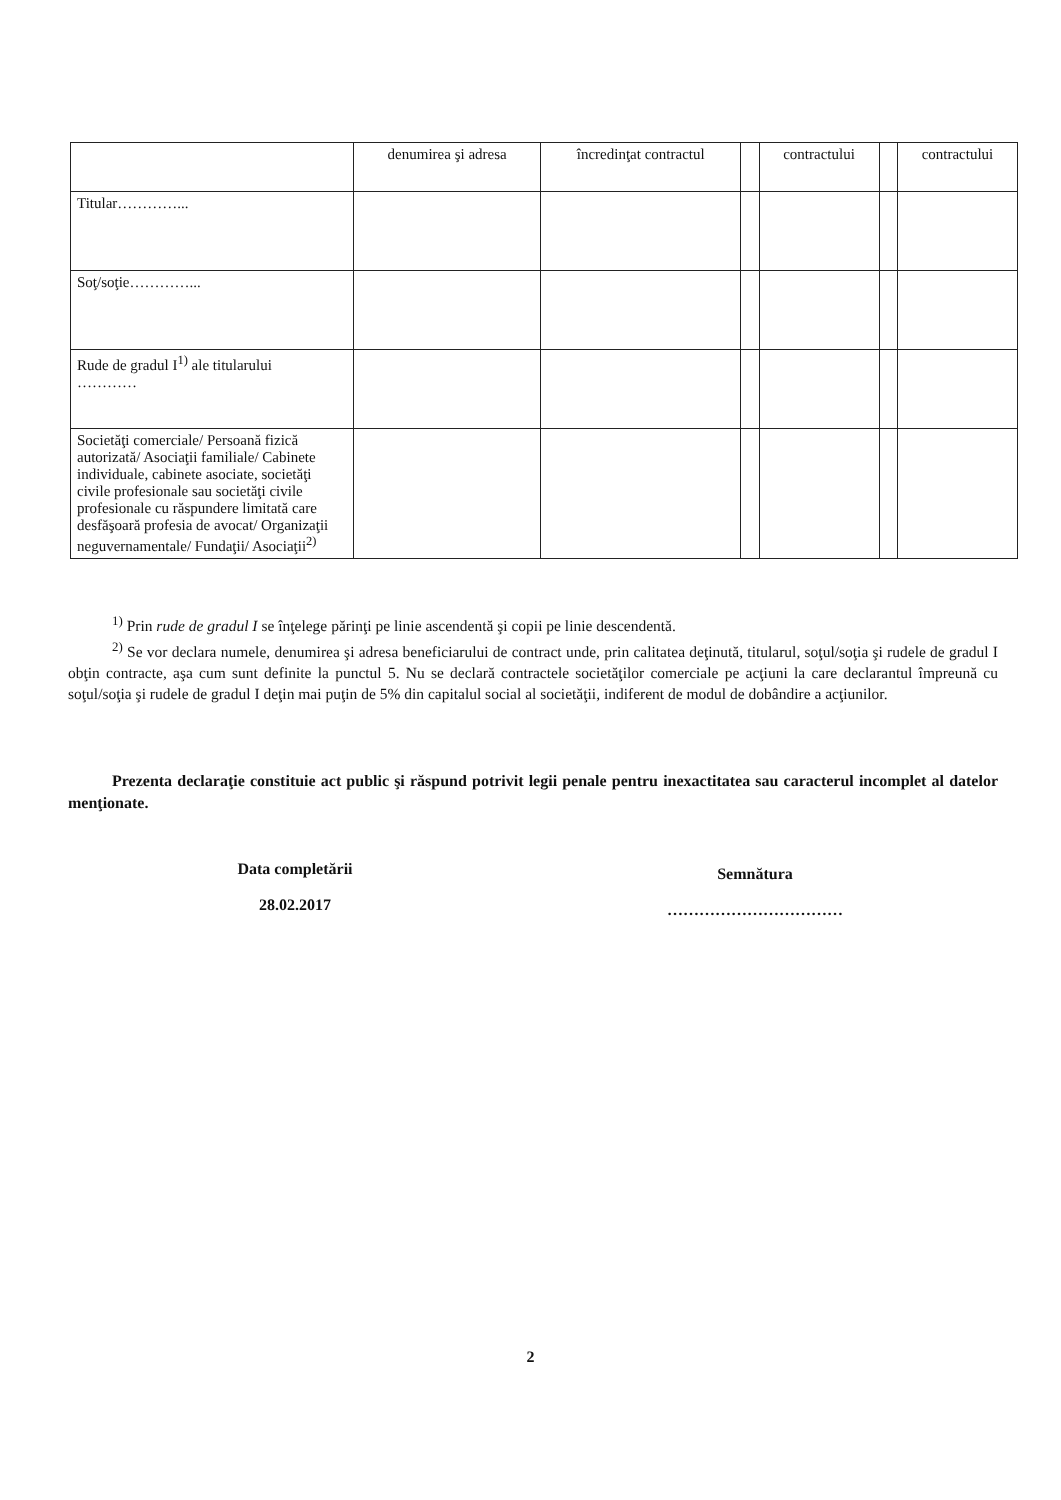| | denumirea şi adresa | încredinţat contractul | | contractului | | contractului |
| Titular…………... | | | | | | |
| Soţ/soţie…………... | | | | | | |
| Rude de gradul I<sup>1)</sup> ale titularului ………… | | | | | | |
| Societăţi comerciale/ Persoană fizică autorizată/ Asociaţii familiale/ Cabinete individuale, cabinete asociate, societăţi civile profesionale sau societăţi civile profesionale cu răspundere limitată care desfăşoară profesia de avocat/ Organizaţii neguvernamentale/ Fundaţii/ Asociaţii<sup>2)</sup> | | | | | | |
<sup>1)</sup> Prin rude de gradul I se înţelege părinţi pe linie ascendentă şi copii pe linie descendentă.
<sup>2)</sup> Se vor declara numele, denumirea şi adresa beneficiarului de contract unde, prin calitatea deţinută, titularul, soţul/soţia şi rudele de gradul I obţin contracte, aşa cum sunt definite la punctul 5. Nu se declară contractele societăţilor comerciale pe acţiuni la care declarantul împreună cu soţul/soţia şi rudele de gradul I deţin mai puţin de 5% din capitalul social al societăţii, indiferent de modul de dobândire a acţiunilor.
Prezenta declaraţie constituie act public şi răspund potrivit legii penale pentru inexactitatea sau caracterul incomplet al datelor menţionate.
Data completării
28.02.2017
Semnătura
……………………………
2